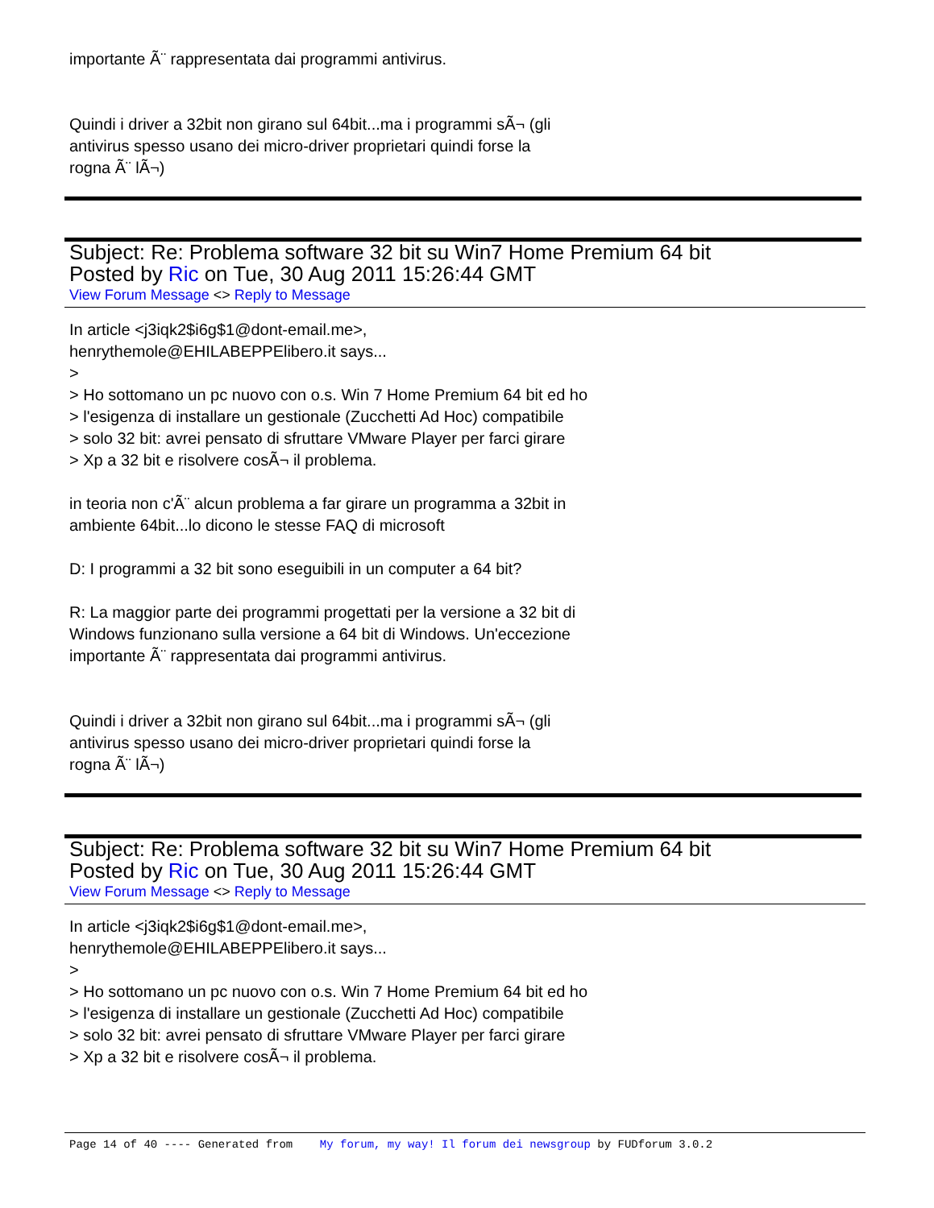importante Ã¨ rappresentata dai programmi antivirus.
Quindi i driver a 32bit non girano sul 64bit...ma i programmi sÃ¬ (gli
antivirus spesso usano dei micro-driver proprietari quindi forse la
rogna Ã¨ lÃ¬)
Subject: Re: Problema software 32 bit su Win7 Home Premium 64 bit
Posted by Ric on Tue, 30 Aug 2011 15:26:44 GMT
View Forum Message <> Reply to Message
In article <j3iqk2$i6g$1@dont-email.me>,
henrythemole@EHILABEPPElibero.it says...
>
> Ho sottomano un pc nuovo con o.s. Win 7 Home Premium 64 bit ed ho
> l'esigenza di installare un gestionale (Zucchetti Ad Hoc) compatibile
> solo 32 bit: avrei pensato di sfruttare VMware Player per farci girare
> Xp a 32 bit e risolvere cosÃ¬ il problema.
in teoria non c'Ã¨ alcun problema a far girare un programma a 32bit in
ambiente 64bit...lo dicono le stesse FAQ di microsoft
D: I programmi a 32 bit sono eseguibili in un computer a 64 bit?
R: La maggior parte dei programmi progettati per la versione a 32 bit di
Windows funzionano sulla versione a 64 bit di Windows. Un'eccezione
importante Ã¨ rappresentata dai programmi antivirus.
Quindi i driver a 32bit non girano sul 64bit...ma i programmi sÃ¬ (gli
antivirus spesso usano dei micro-driver proprietari quindi forse la
rogna Ã¨ lÃ¬)
Subject: Re: Problema software 32 bit su Win7 Home Premium 64 bit
Posted by Ric on Tue, 30 Aug 2011 15:26:44 GMT
View Forum Message <> Reply to Message
In article <j3iqk2$i6g$1@dont-email.me>,
henrythemole@EHILABEPPElibero.it says...
>
> Ho sottomano un pc nuovo con o.s. Win 7 Home Premium 64 bit ed ho
> l'esigenza di installare un gestionale (Zucchetti Ad Hoc) compatibile
> solo 32 bit: avrei pensato di sfruttare VMware Player per farci girare
> Xp a 32 bit e risolvere cosÃ¬ il problema.
Page 14 of 40 ---- Generated from My forum, my way! Il forum dei newsgroup by FUDforum 3.0.2